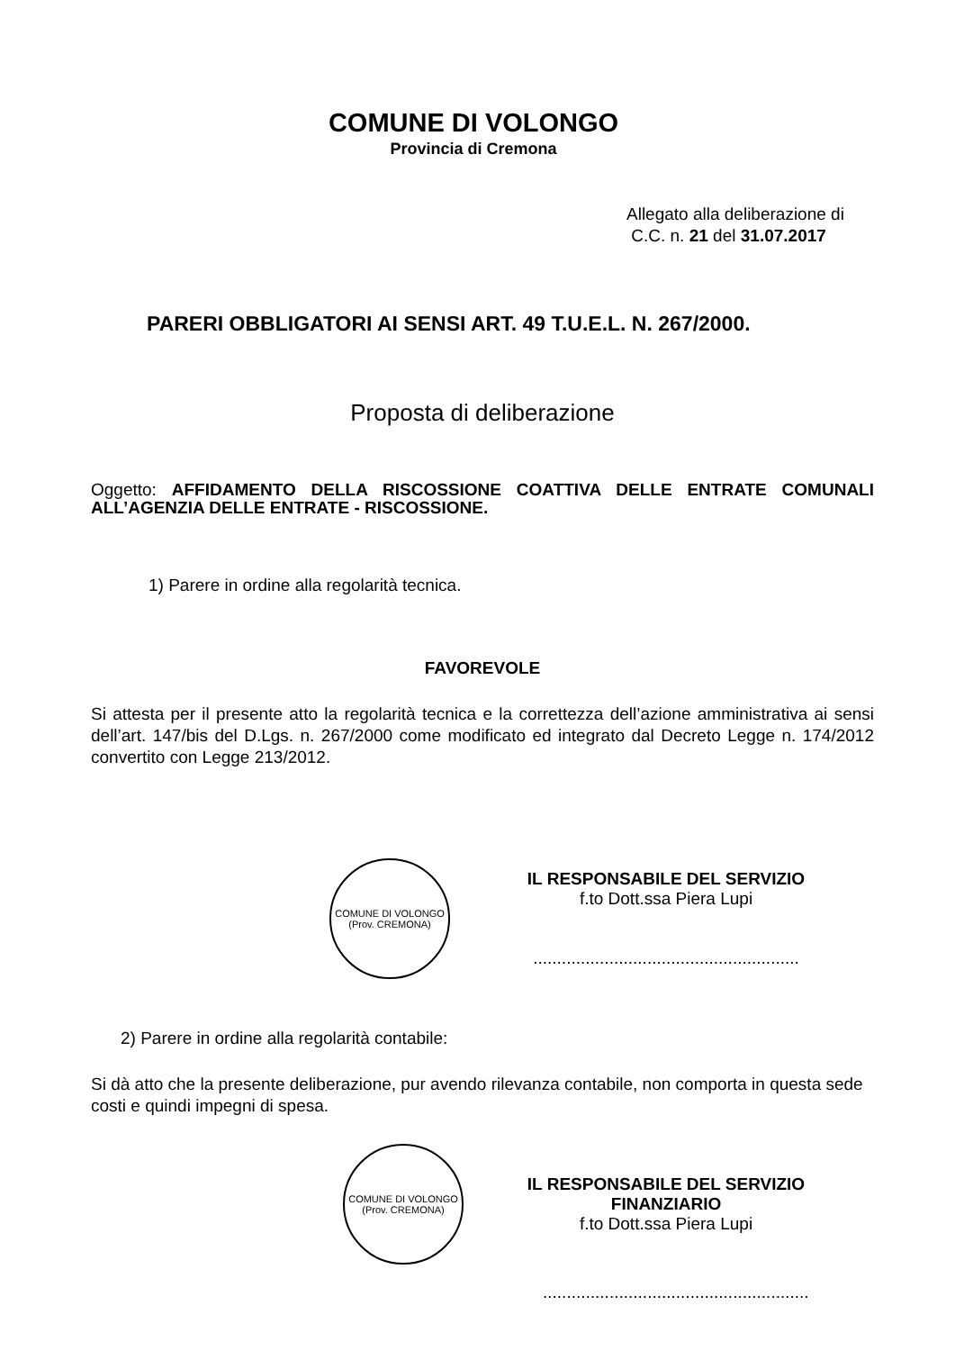COMUNE DI VOLONGO
Provincia di Cremona
Allegato alla deliberazione di
C.C. n. 21 del 31.07.2017
PARERI OBBLIGATORI AI SENSI ART. 49 T.U.E.L. N. 267/2000.
Proposta di deliberazione
Oggetto: AFFIDAMENTO DELLA RISCOSSIONE COATTIVA DELLE ENTRATE COMUNALI ALL’AGENZIA DELLE ENTRATE - RISCOSSIONE.
1) Parere in ordine alla regolarità tecnica.
FAVOREVOLE
Si attesta per il presente atto la regolarità tecnica e la correttezza dell’azione amministrativa ai sensi dell’art. 147/bis del D.Lgs. n. 267/2000 come modificato ed integrato dal Decreto Legge n. 174/2012 convertito con Legge 213/2012.
COMUNE DI VOLONGO
(Prov. CREMONA)
IL RESPONSABILE DEL SERVIZIO
f.to Dott.ssa Piera Lupi
........................................................
2) Parere in ordine alla regolarità contabile:
Si dà atto che la presente deliberazione, pur avendo rilevanza contabile, non comporta in questa sede costi e quindi impegni di spesa.
COMUNE DI VOLONGO
(Prov. CREMONA)
IL RESPONSABILE DEL SERVIZIO
FINANZIARIO
f.to Dott.ssa Piera Lupi
........................................................